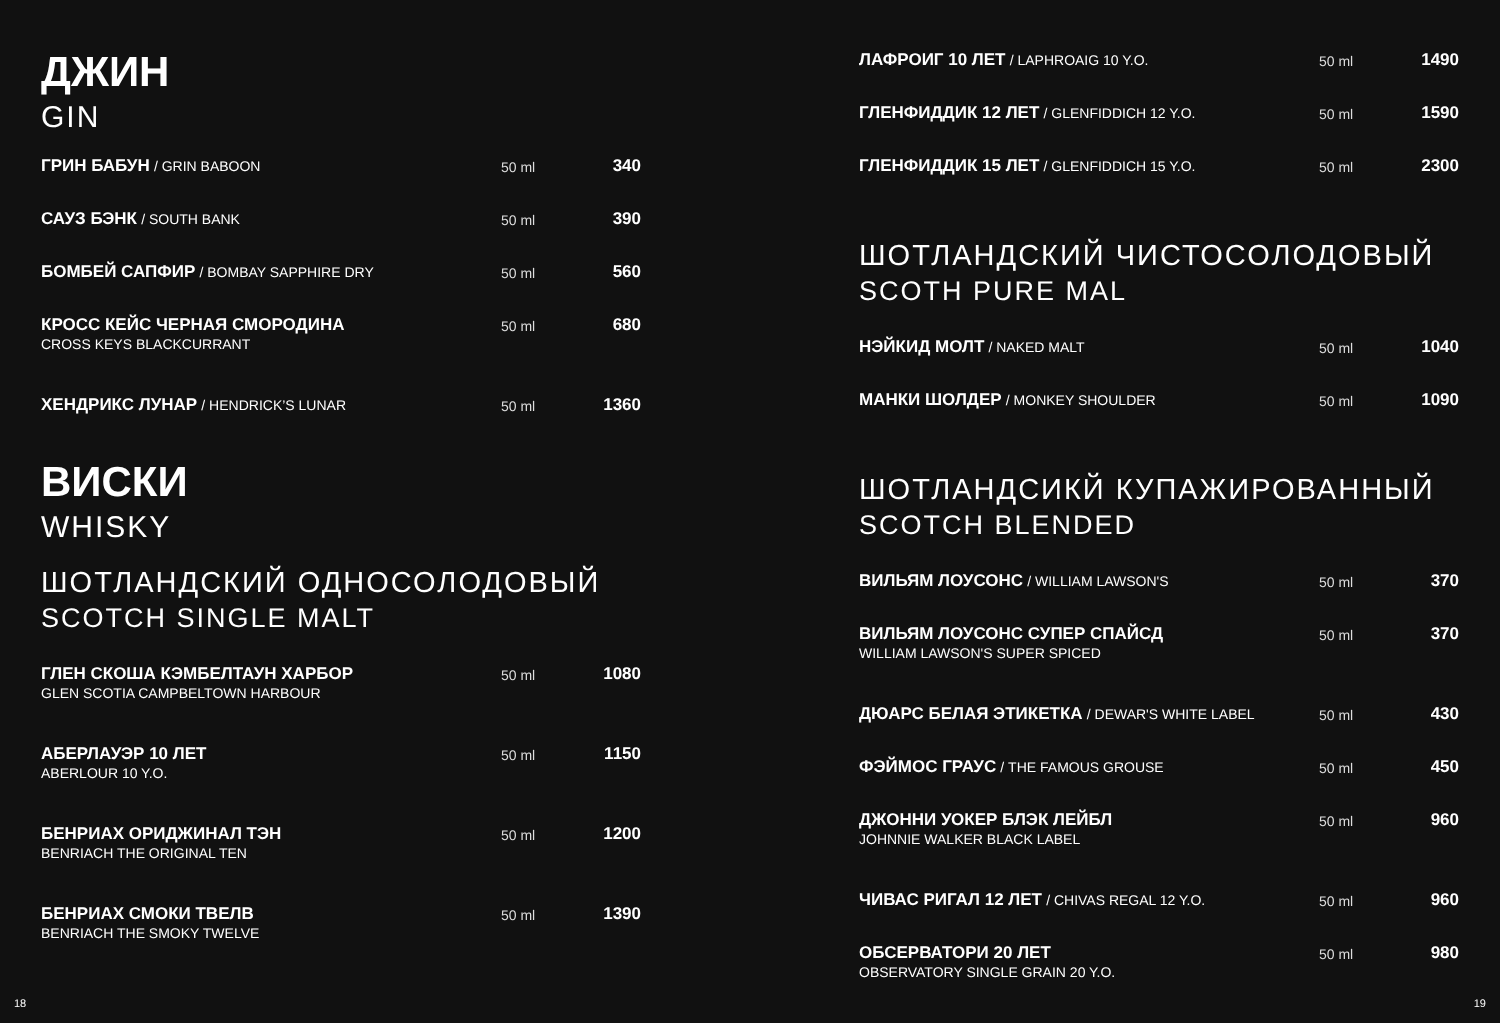ДЖИН
GIN
| ГРИН БАБУН / GRIN BABOON | 50 ml | 340 |
| САУЗ БЭНК / SOUTH BANK | 50 ml | 390 |
| БОМБЕЙ САПФИР / BOMBAY SAPPHIRE DRY | 50 ml | 560 |
| КРОСС КЕЙС ЧЕРНАЯ СМОРОДИНА CROSS KEYS BLACKCURRANT | 50 ml | 680 |
| ХЕНДРИКС ЛУНАР / HENDRICK’S LUNAR | 50 ml | 1360 |
ВИСКИ
WHISKY
ШОТЛАНДСКИЙ ОДНОСОЛОДОВЫЙ
SCOTCH SINGLE MALT
| ГЛЕН СКОША КЭМБЕЛТАУН ХАРБОР GLEN SCOTIA CAMPBELTOWN HARBOUR | 50 ml | 1080 |
| АБЕРЛАУЭР 10 ЛЕТ ABERLOUR 10 Y.O. | 50 ml | 1150 |
| БЕНРИАХ ОРИДЖИНАЛ ТЭН BENRIACH THE ORIGINAL TEN | 50 ml | 1200 |
| БЕНРИАХ СМОКИ ТВЕЛВ BENRIACH THE SMOKY TWELVE | 50 ml | 1390 |
18
| ЛАФРОИГ 10 ЛЕТ / LAPHROAIG 10 Y.O. | 50 ml | 1490 |
| ГЛЕНФИДДИК 12 ЛЕТ / GLENFIDDICH 12 Y.O. | 50 ml | 1590 |
| ГЛЕНФИДДИК 15 ЛЕТ / GLENFIDDICH 15 Y.O. | 50 ml | 2300 |
ШОТЛАНДСКИЙ ЧИСТОСОЛОДОВЫЙ
SCOTH PURE MAL
| НЭЙКИД МОЛТ / NAKED MALT | 50 ml | 1040 |
| МАНКИ ШОЛДЕР / MONKEY SHOULDER | 50 ml | 1090 |
ШОТЛАНДСИКЙ КУПАЖИРОВАННЫЙ
SCOTCH BLENDED
| ВИЛЬЯМ ЛОУСОНС / WILLIAM LAWSON'S | 50 ml | 370 |
| ВИЛЬЯМ ЛОУСОНС СУПЕР СПАЙСД WILLIAM LAWSON'S SUPER SPICED | 50 ml | 370 |
| ДЮАРС БЕЛАЯ ЭТИКЕТКА / DEWAR'S WHITE LABEL | 50 ml | 430 |
| ФЭЙМОС ГРАУС / THE FAMOUS GROUSE | 50 ml | 450 |
| ДЖОННИ УОКЕР БЛЭК ЛЕЙБЛ JOHNNIE WALKER BLACK LABEL | 50 ml | 960 |
| ЧИВАС РИГАЛ 12 ЛЕТ / CHIVAS REGAL 12 Y.O. | 50 ml | 960 |
| ОБСЕРВАТОРИ 20 ЛЕТ OBSERVATORY SINGLE GRAIN 20 Y.O. | 50 ml | 980 |
19